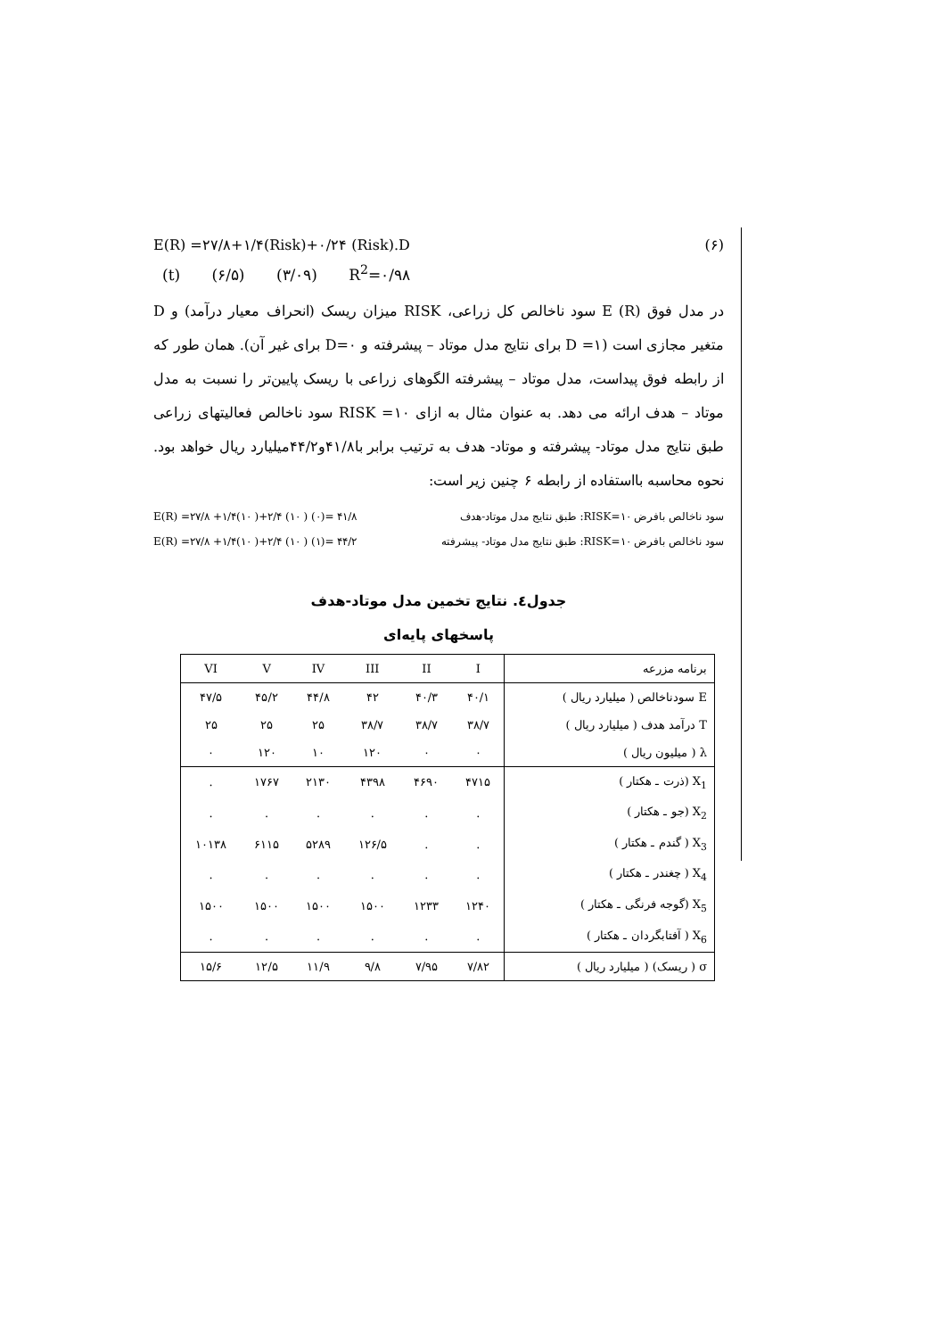E(R) =۲۷/۸+۱/۴(Risk)+۰/۲۴ (Risk).D (۶)
(t) (۶/۵) (۳/۰۹) R<sup>2</sup>=۰/۹۸
در مدل فوق E (R) سود ناخالص کل زراعی، RISK میزان ریسک (انحراف معیار درآمد) و D متغیر مجازی است (D =۱ برای نتایج مدل موتاد – پیشرفته و D=۰ برای غیر آن). همان طور که از رابطه فوق پیداست، مدل موتاد – پیشرفته الگوهای زراعی با ریسک پایین‌تر را نسبت به مدل موتاد – هدف ارائه می دهد. به عنوان مثال به ازای RISK =۱۰ سود ناخالص فعالیتهای زراعی طبق نتایج مدل موتاد- پیشرفته و موتاد- هدف به ترتیب برابر با۴۱/۸و۴۴/۲میلیارد ریال خواهد بود. نحوه محاسبه بااستفاده از رابطه ۶ چنین زیر است:
E(R) =۲۷/۸ +۱/۴(۱۰ )+۲/۴ (۱۰ ) (۰)= ۴۱/۸ سود ناخالص بافرض RISK=۱۰: طبق نتایج مدل موتاد-هدف
E(R) =۲۷/۸ +۱/۴(۱۰ )+۲/۴ (۱۰ ) (۱)= ۴۴/۲ سود ناخالص بافرض RISK=۱۰: طبق نتایج مدل موتاد- پیشرفته
جدول٤. نتایج تخمین مدل موتاد-هدف
پاسخهای پایه‌ای
| برنامه مزرعه | I | II | III | IV | V | VI |
| --- | --- | --- | --- | --- | --- | --- |
| E سودناخالص ( میلیارد ریال ) | ۴۰/۱ | ۴۰/۳ | ۴۲ | ۴۴/۸ | ۴۵/۲ | ۴۷/۵ |
| T درآمد هدف ( میلیارد ریال ) | ۳۸/۷ | ۳۸/۷ | ۳۸/۷ | ۲۵ | ۲۵ | ۲۵ |
| λ ( میلیون ریال ) | ۰ | ۰ | ۱۲۰ | ۱۰ | ۱۲۰ | ۰ |
| X<sub>1</sub> (ذرت ـ هکتار ) | ۴۷۱۵ | ۴۶۹۰ | ۴۳۹۸ | ۲۱۳۰ | ۱۷۶۷ | . |
| X<sub>2</sub> (جو ـ هکتار ) | . | . | . | . | . | . |
| X<sub>3</sub> ( گندم ـ هکتار ) | . | . | ۱۲۶/۵ | ۵۲۸۹ | ۶۱۱۵ | ۱۰۱۳۸ |
| X<sub>4</sub> ( چغندر ـ هکتار ) | . | . | . | . | . | . |
| X<sub>5</sub> (گوجه فرنگی ـ هکتار ) | ۱۲۴۰ | ۱۲۳۳ | ۱۵۰۰ | ۱۵۰۰ | ۱۵۰۰ | ۱۵۰۰ |
| X<sub>6</sub> ( آفتابگردان ـ هکتار ) | . | . | . | . | . | . |
| σ ( ریسک) ( میلیارد ریال ) | ۷/۸۲ | ۷/۹۵ | ۹/۸ | ۱۱/۹ | ۱۲/۵ | ۱۵/۶ |